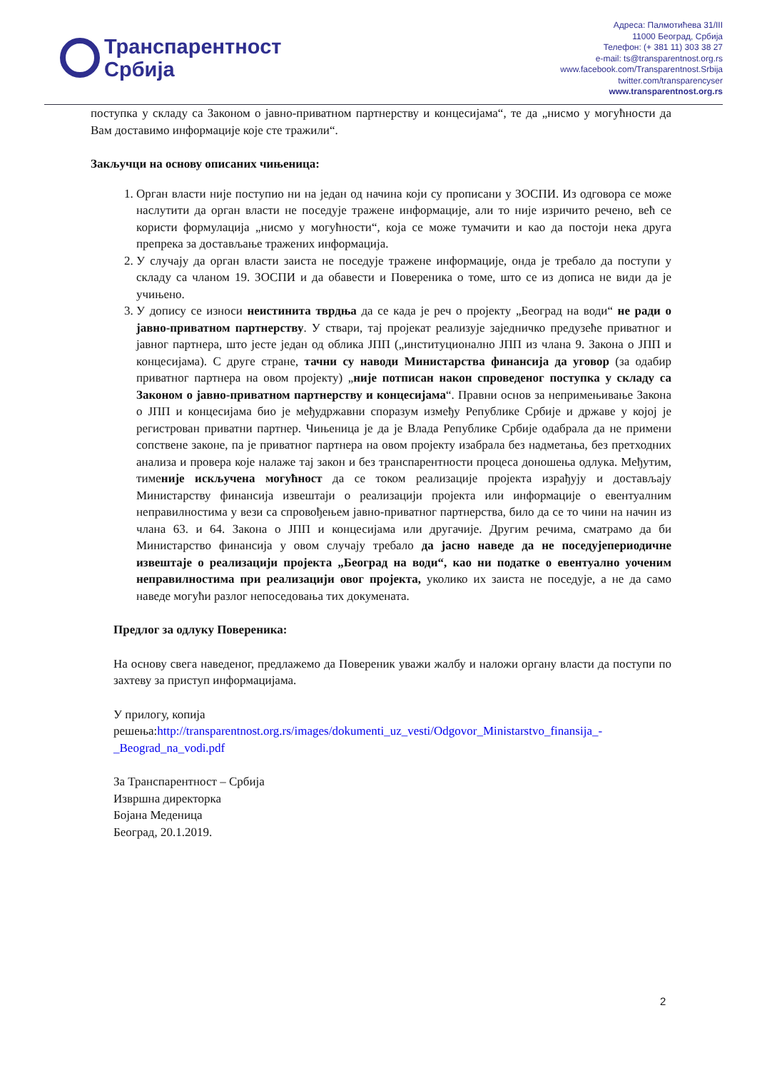Транспарентност
Србија
Адреса: Палмотићева 31/III
11000 Београд, Србија
Телефон: (+ 381 11) 303 38 27
e-mail: ts@transparentnost.org.rs
www.facebook.com/Transparentnost.Srbija
twitter.com/transparencyser
www.transparentnost.org.rs
поступка у складу са Законом о јавно-приватном партнерству и концесијама“, те да „нисмо у могућности да Вам доставимо информације које сте тражили“.
Закључци на основу описаних чињеница:
1. Орган власти није поступио ни на један од начина који су прописани у ЗОСПИ. Из одговора се може наслутити да орган власти не поседује тражене информације, али то није изричито речено, већ се користи формулација „нисмо у могућности“, која се може тумачити и као да постоји нека друга препрека за достављање тражених информација.
2. У случају да орган власти заиста не поседује тражене информације, онда је требало да поступи у складу са чланом 19. ЗОСПИ и да обавести и Повереника о томе, што се из дописа не види да је учињено.
3. У допису се износи неистинита тврдња да се када је реч о пројекту „Београд на води“ не ради о јавно-приватном партнерству. У ствари, тај пројекат реализује заједничко предузеће приватног и јавног партнера, што јесте један од облика ЈПП („институционално ЈПП из члана 9. Закона о ЈПП и концесијама). С друге стране, тачни су наводи Министарства финансија да уговор (за одабир приватног партнера на овом пројекту) „није потписан након спроведеног поступка у складу са Законом о јавно-приватном партнерству и концесијама“. Правни основ за непримењивање Закона о ЈПП и концесијама био је међудржавни споразум између Републике Србије и државе у којој је регистрован приватни партнер. Чињеница је да је Влада Републике Србије одабрала да не примени сопствене законе, па је приватног партнера на овом пројекту изабрала без надметања, без претходних анализа и провера које налаже тај закон и без транспарентности процеса доношења одлука. Међутим, тименије искључена могућност да се током реализације пројекта израђују и достављају Министарству финансија извештаји о реализацији пројекта или информације о евентуалним неправилностима у вези са спровођењем јавно-приватног партнерства, било да се то чини на начин из члана 63. и 64. Закона о ЈПП и концесијама или другачије. Другим речима, сматрамо да би Министарство финансија у овом случају требало да јасно наведе да не поседујепериодичне извештаје о реализацији пројекта „Београд на води“, као ни податке о евентуално уоченим неправилностима при реализацији овог пројекта, уколико их заиста не поседује, а не да само наведе могући разлог непоседовања тих докумената.
Предлог за одлуку Повереника:
На основу свега наведеног, предлажемо да Повереник уважи жалбу и наложи органу власти да поступи по захтеву за приступ информацијама.
У прилогу, копија
решења:http://transparentnost.org.rs/images/dokumenti_uz_vesti/Odgovor_Ministarstvo_finansija_-_Beograd_na_vodi.pdf
За Транспарентност – Србија
Извршна директорка
Бојана Меденица
Београд, 20.1.2019.
2